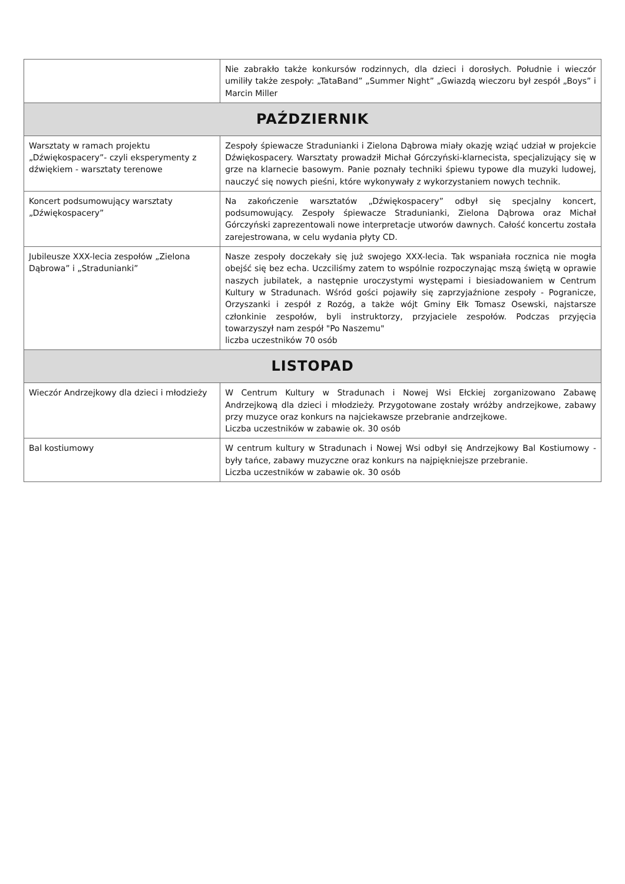| | Nie zabrakło także konkursów rodzinnych, dla dzieci i dorosłych. Południe i wieczór umiliły także zespoły: „TataBand” „Summer Night” „Gwiazdą wieczoru był zespół „Boys” i Marcin Miller |
| PAŹDZIERNIK | |
| Warsztaty w ramach projektu „Dźwiękospacery”- czyli eksperymenty z dźwiękiem - warsztaty terenowe | Zespoły śpiewacze Stradunianki i Zielona Dąbrowa miały okazję wziąć udział w projekcie Dźwiękospacery. Warsztaty prowadził Michał Górczyński-klarnecista, specjalizujący się w grze na klarnecie basowym. Panie poznały techniki śpiewu typowe dla muzyki ludowej, nauczyć się nowych pieśni, które wykonywały z wykorzystaniem nowych technik. |
| Koncert podsumowujący warsztaty „Dźwiękospacery” | Na zakończenie warsztatów „Dźwiękospacery” odbył się specjalny koncert, podsumowujący. Zespoły śpiewacze Stradunianki, Zielona Dąbrowa oraz Michał Górczyński zaprezentowali nowe interpretacje utworów dawnych. Całość koncertu została zarejestrowana, w celu wydania płyty CD. |
| Jubileusze XXX-lecia zespołów „Zielona Dąbrowa” i „Stradunianki” | Nasze zespoły doczekały się już swojego XXX-lecia. Tak wspaniała rocznica nie mogła obejść się bez echa. Uczciliśmy zatem to wspólnie rozpoczynając mszą świętą w oprawie naszych jubilatek, a następnie uroczystymi występami i biesiadowaniem w Centrum Kultury w Stradunach. Wśród gości pojawiły się zaprzyjaźnione zespoły - Pogranicze, Orzyszanki i zespół z Rozóg, a także wójt Gminy Ełk Tomasz Osewski, najstarsze członkinie zespołów, byli instruktorzy, przyjaciele zespołów. Podczas przyjęcia towarzyszył nam zespół "Po Naszemu" liczba uczestników 70 osób |
| LISTOPAD | |
| Wieczór Andrzejkowy dla dzieci i młodzieży | W Centrum Kultury w Stradunach i Nowej Wsi Ełckiej zorganizowano Zabawę Andrzejkową dla dzieci i młodzieży. Przygotowane zostały wróżby andrzejkowe, zabawy przy muzyce oraz konkurs na najciekawsze przebranie andrzejkowe. Liczba uczestników w zabawie ok. 30 osób |
| Bal kostiumowy | W centrum kultury w Stradunach i Nowej Wsi odbył się Andrzejkowy Bal Kostiumowy - były tańce, zabawy muzyczne oraz konkurs na najpiękniejsze przebranie. Liczba uczestników w zabawie ok. 30 osób |